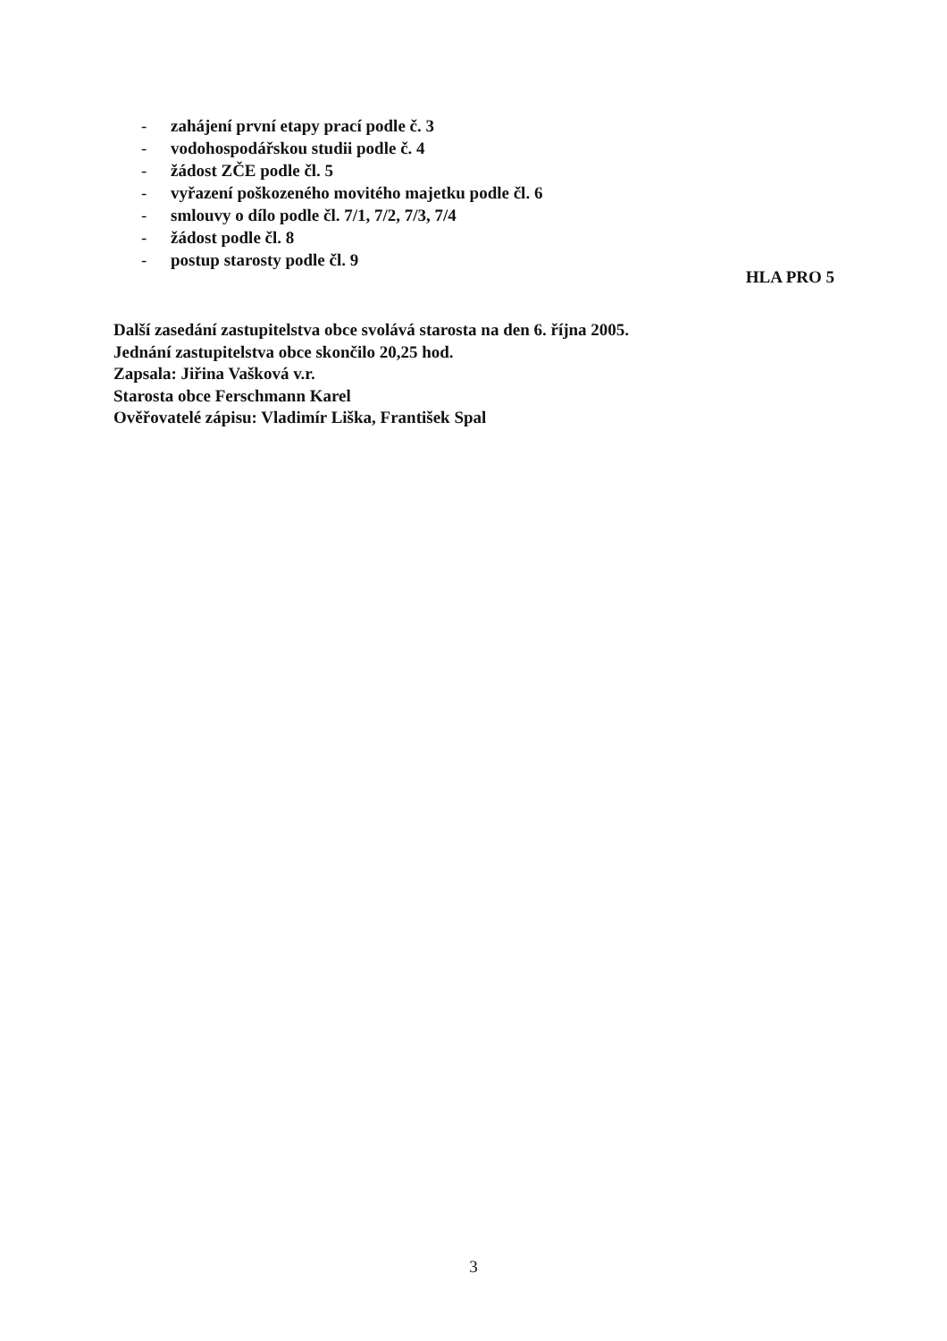- zahájení první etapy prací podle č. 3
- vodohospodářskou studii podle č. 4
- žádost ZČE podle čl. 5
- vyřazení poškozeného movitého majetku podle čl. 6
- smlouvy o dílo podle čl. 7/1, 7/2, 7/3, 7/4
- žádost podle čl. 8
- postup starosty podle čl. 9
HLA PRO 5
Další zasedání zastupitelstva obce svolává starosta na den 6. října 2005.
Jednání zastupitelstva obce skončilo 20,25 hod.
Zapsala: Jiřina Vašková v.r.
Starosta obce Ferschmann Karel
Ověřovatelé zápisu: Vladimír Liška, František Spal
3